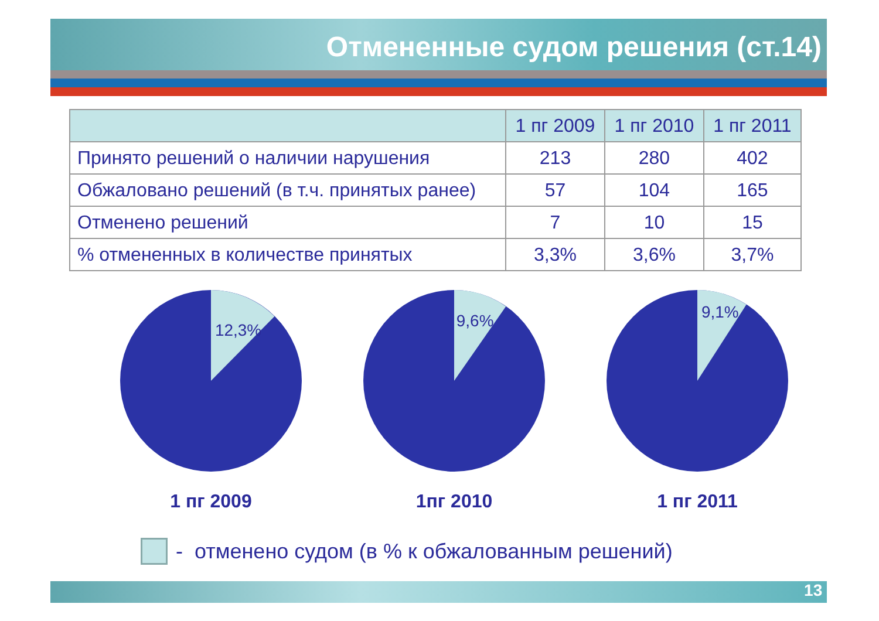Отмененные судом решения (ст.14)
| | 1 пг 2009 | 1 пг 2010 | 1 пг 2011 |
| --- | --- | --- | --- |
| Принято решений о наличии нарушения | 213 | 280 | 402 |
| Обжаловано решений (в т.ч. принятых ранее) | 57 | 104 | 165 |
| Отменено решений | 7 | 10 | 15 |
| % отмененных в количестве принятых | 3,3% | 3,6% | 3,7% |
12,3%
1 пг 2009
9,6%
1пг 2010
9,1%
1 пг 2011
- отменено судом (в % к обжалованным решений)
13